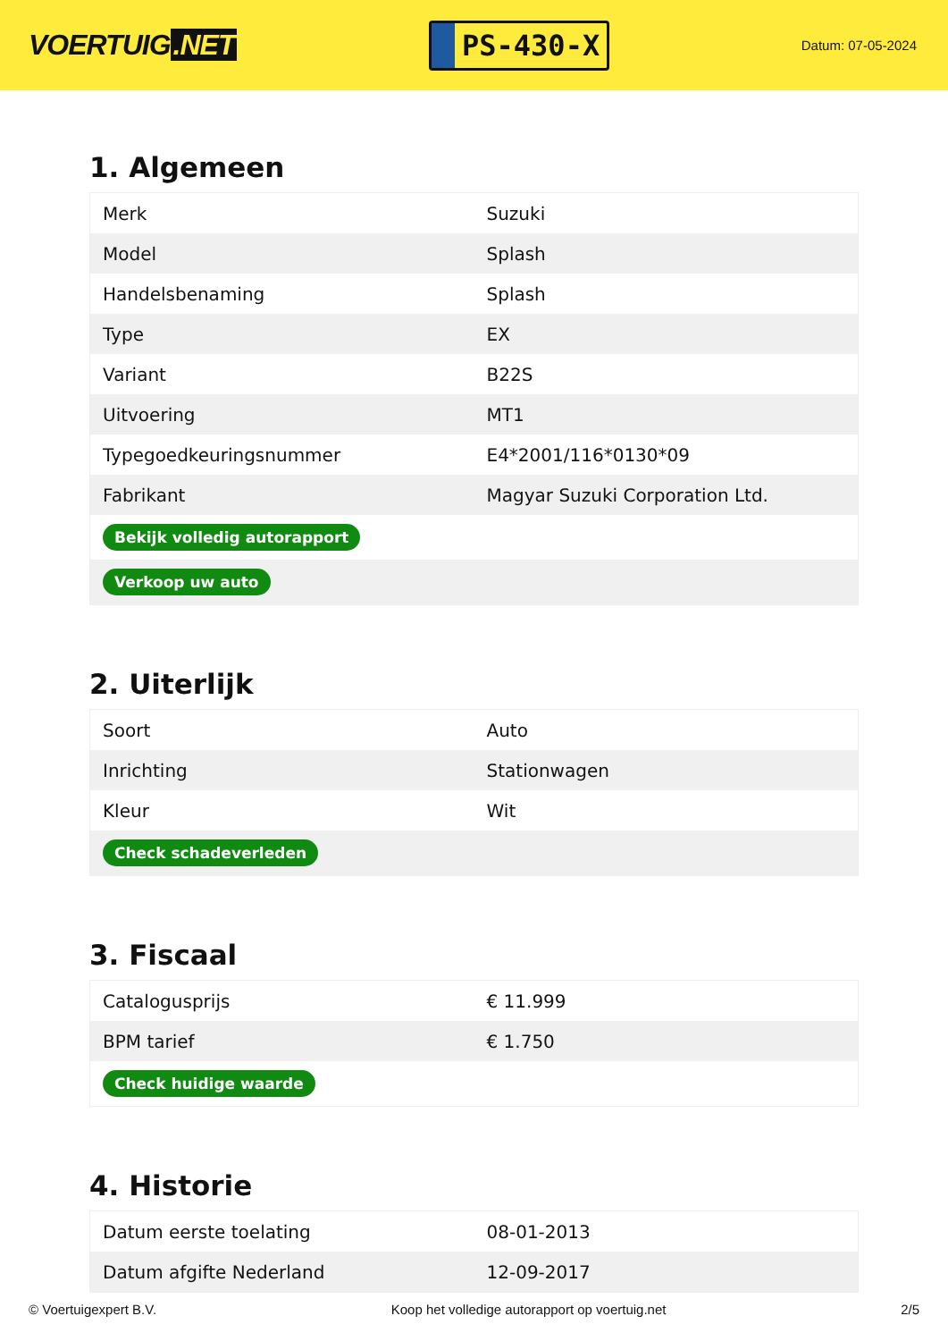VOERTUIG.NET
PS-430-X
Datum: 07-05-2024
1. Algemeen
| Merk | Suzuki |
| Model | Splash |
| Handelsbenaming | Splash |
| Type | EX |
| Variant | B22S |
| Uitvoering | MT1 |
| Typegoedkeuringsnummer | E4*2001/116*0130*09 |
| Fabrikant | Magyar Suzuki Corporation Ltd. |
| Bekijk volledig autorapport | |
| Verkoop uw auto | |
2. Uiterlijk
| Soort | Auto |
| Inrichting | Stationwagen |
| Kleur | Wit |
| Check schadeverleden | |
3. Fiscaal
| Catalogusprijs | € 11.999 |
| BPM tarief | € 1.750 |
| Check huidige waarde | |
4. Historie
| Datum eerste toelating | 08-01-2013 |
| Datum afgifte Nederland | 12-09-2017 |
© Voertuigexpert B.V. Koop het volledige autorapport op voertuig.net 2/5